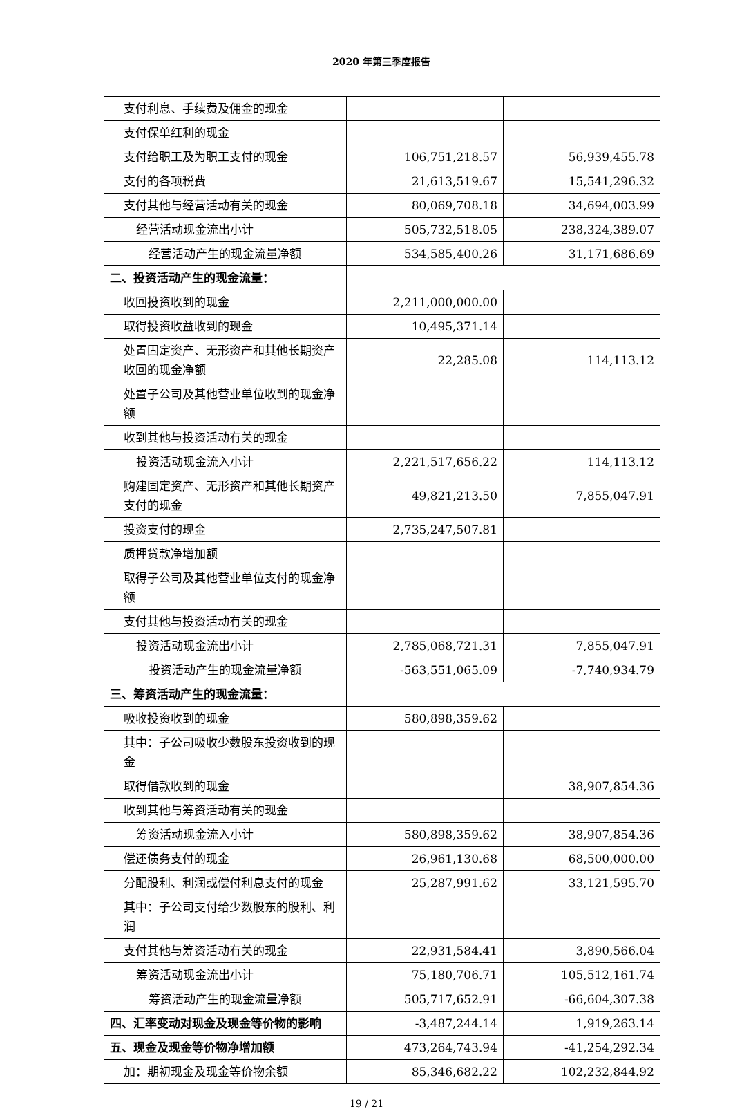2020 年第三季度报告
| 支付利息、手续费及佣金的现金 | | |
| 支付保单红利的现金 | | |
| 支付给职工及为职工支付的现金 | 106,751,218.57 | 56,939,455.78 |
| 支付的各项税费 | 21,613,519.67 | 15,541,296.32 |
| 支付其他与经营活动有关的现金 | 80,069,708.18 | 34,694,003.99 |
| 经营活动现金流出小计 | 505,732,518.05 | 238,324,389.07 |
| 经营活动产生的现金流量净额 | 534,585,400.26 | 31,171,686.69 |
| 二、投资活动产生的现金流量： | | |
| 收回投资收到的现金 | 2,211,000,000.00 | |
| 取得投资收益收到的现金 | 10,495,371.14 | |
| 处置固定资产、无形资产和其他长期资产收回的现金净额 | 22,285.08 | 114,113.12 |
| 处置子公司及其他营业单位收到的现金净额 | | |
| 收到其他与投资活动有关的现金 | | |
| 投资活动现金流入小计 | 2,221,517,656.22 | 114,113.12 |
| 购建固定资产、无形资产和其他长期资产支付的现金 | 49,821,213.50 | 7,855,047.91 |
| 投资支付的现金 | 2,735,247,507.81 | |
| 质押贷款净增加额 | | |
| 取得子公司及其他营业单位支付的现金净额 | | |
| 支付其他与投资活动有关的现金 | | |
| 投资活动现金流出小计 | 2,785,068,721.31 | 7,855,047.91 |
| 投资活动产生的现金流量净额 | -563,551,065.09 | -7,740,934.79 |
| 三、筹资活动产生的现金流量： | | |
| 吸收投资收到的现金 | 580,898,359.62 | |
| 其中：子公司吸收少数股东投资收到的现金 | | |
| 取得借款收到的现金 | | 38,907,854.36 |
| 收到其他与筹资活动有关的现金 | | |
| 筹资活动现金流入小计 | 580,898,359.62 | 38,907,854.36 |
| 偿还债务支付的现金 | 26,961,130.68 | 68,500,000.00 |
| 分配股利、利润或偿付利息支付的现金 | 25,287,991.62 | 33,121,595.70 |
| 其中：子公司支付给少数股东的股利、利润 | | |
| 支付其他与筹资活动有关的现金 | 22,931,584.41 | 3,890,566.04 |
| 筹资活动现金流出小计 | 75,180,706.71 | 105,512,161.74 |
| 筹资活动产生的现金流量净额 | 505,717,652.91 | -66,604,307.38 |
| 四、汇率变动对现金及现金等价物的影响 | -3,487,244.14 | 1,919,263.14 |
| 五、现金及现金等价物净增加额 | 473,264,743.94 | -41,254,292.34 |
| 加：期初现金及现金等价物余额 | 85,346,682.22 | 102,232,844.92 |
19 / 21